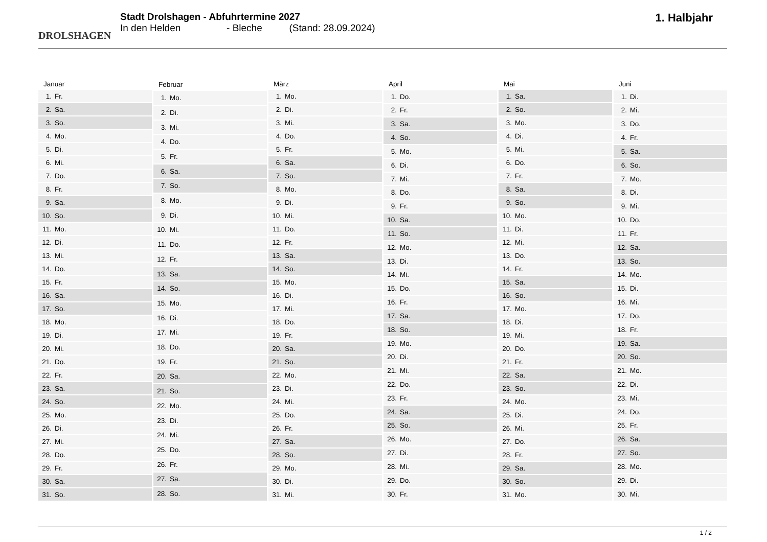DROLSHAGEN
Stadt Drolshagen - Abfuhrtermine 2027
In den Helden - Bleche (Stand: 28.09.2024)
1. Halbjahr
| Januar | |
| --- | --- |
| 1. | Fr. |
| 2. | Sa. |
| 3. | So. |
| 4. | Mo. |
| 5. | Di. |
| 6. | Mi. |
| 7. | Do. |
| 8. | Fr. |
| 9. | Sa. |
| 10. | So. |
| 11. | Mo. |
| 12. | Di. |
| 13. | Mi. |
| 14. | Do. |
| 15. | Fr. |
| 16. | Sa. |
| 17. | So. |
| 18. | Mo. |
| 19. | Di. |
| 20. | Mi. |
| 21. | Do. |
| 22. | Fr. |
| 23. | Sa. |
| 24. | So. |
| 25. | Mo. |
| 26. | Di. |
| 27. | Mi. |
| 28. | Do. |
| 29. | Fr. |
| 30. | Sa. |
| 31. | So. |
| Februar | |
| --- | --- |
| 1. | Mo. |
| 2. | Di. |
| 3. | Mi. |
| 4. | Do. |
| 5. | Fr. |
| 6. | Sa. |
| 7. | So. |
| 8. | Mo. |
| 9. | Di. |
| 10. | Mi. |
| 11. | Do. |
| 12. | Fr. |
| 13. | Sa. |
| 14. | So. |
| 15. | Mo. |
| 16. | Di. |
| 17. | Mi. |
| 18. | Do. |
| 19. | Fr. |
| 20. | Sa. |
| 21. | So. |
| 22. | Mo. |
| 23. | Di. |
| 24. | Mi. |
| 25. | Do. |
| 26. | Fr. |
| 27. | Sa. |
| 28. | So. |
| März | |
| --- | --- |
| 1. | Mo. |
| 2. | Di. |
| 3. | Mi. |
| 4. | Do. |
| 5. | Fr. |
| 6. | Sa. |
| 7. | So. |
| 8. | Mo. |
| 9. | Di. |
| 10. | Mi. |
| 11. | Do. |
| 12. | Fr. |
| 13. | Sa. |
| 14. | So. |
| 15. | Mo. |
| 16. | Di. |
| 17. | Mi. |
| 18. | Do. |
| 19. | Fr. |
| 20. | Sa. |
| 21. | So. |
| 22. | Mo. |
| 23. | Di. |
| 24. | Mi. |
| 25. | Do. |
| 26. | Fr. |
| 27. | Sa. |
| 28. | So. |
| 29. | Mo. |
| 30. | Di. |
| 31. | Mi. |
| April | |
| --- | --- |
| 1. | Do. |
| 2. | Fr. |
| 3. | Sa. |
| 4. | So. |
| 5. | Mo. |
| 6. | Di. |
| 7. | Mi. |
| 8. | Do. |
| 9. | Fr. |
| 10. | Sa. |
| 11. | So. |
| 12. | Mo. |
| 13. | Di. |
| 14. | Mi. |
| 15. | Do. |
| 16. | Fr. |
| 17. | Sa. |
| 18. | So. |
| 19. | Mo. |
| 20. | Di. |
| 21. | Mi. |
| 22. | Do. |
| 23. | Fr. |
| 24. | Sa. |
| 25. | So. |
| 26. | Mo. |
| 27. | Di. |
| 28. | Mi. |
| 29. | Do. |
| 30. | Fr. |
| Mai | |
| --- | --- |
| 1. | Sa. |
| 2. | So. |
| 3. | Mo. |
| 4. | Di. |
| 5. | Mi. |
| 6. | Do. |
| 7. | Fr. |
| 8. | Sa. |
| 9. | So. |
| 10. | Mo. |
| 11. | Di. |
| 12. | Mi. |
| 13. | Do. |
| 14. | Fr. |
| 15. | Sa. |
| 16. | So. |
| 17. | Mo. |
| 18. | Di. |
| 19. | Mi. |
| 20. | Do. |
| 21. | Fr. |
| 22. | Sa. |
| 23. | So. |
| 24. | Mo. |
| 25. | Di. |
| 26. | Mi. |
| 27. | Do. |
| 28. | Fr. |
| 29. | Sa. |
| 30. | So. |
| 31. | Mo. |
| Juni | |
| --- | --- |
| 1. | Di. |
| 2. | Mi. |
| 3. | Do. |
| 4. | Fr. |
| 5. | Sa. |
| 6. | So. |
| 7. | Mo. |
| 8. | Di. |
| 9. | Mi. |
| 10. | Do. |
| 11. | Fr. |
| 12. | Sa. |
| 13. | So. |
| 14. | Mo. |
| 15. | Di. |
| 16. | Mi. |
| 17. | Do. |
| 18. | Fr. |
| 19. | Sa. |
| 20. | So. |
| 21. | Mo. |
| 22. | Di. |
| 23. | Mi. |
| 24. | Do. |
| 25. | Fr. |
| 26. | Sa. |
| 27. | So. |
| 28. | Mo. |
| 29. | Di. |
| 30. | Mi. |
1 / 2